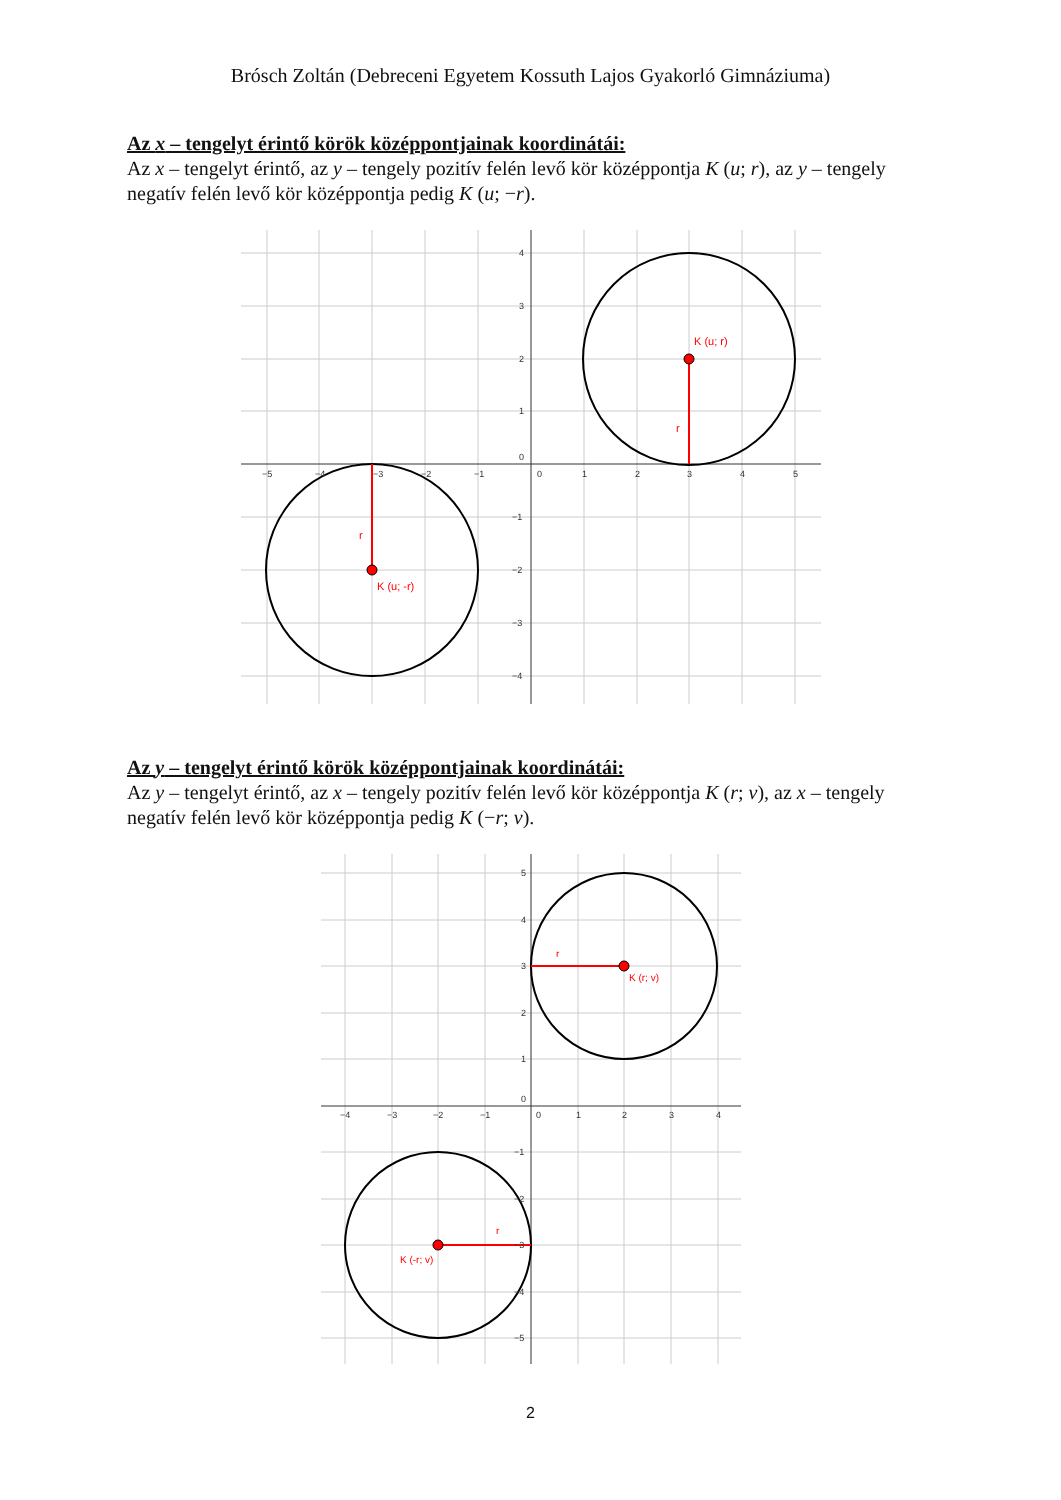Brósch Zoltán (Debreceni Egyetem Kossuth Lajos Gyakorló Gimnáziuma)
Az x – tengelyt érintő körök középpontjainak koordinátái:
Az x – tengelyt érintő, az y – tengely pozitív felén levő kör középpontja K (u; r), az y – tengely negatív felén levő kör középpontja pedig K (u; −r).
K (u; r)
r
K (u; -r)
r
−5
−4
−3
−2
−1
0
1
2
3
4
5
4
3
2
1
0
−1
−2
−3
−4
Az y – tengelyt érintő körök középpontjainak koordinátái:
Az y – tengelyt érintő, az x – tengely pozitív felén levő kör középpontja K (r; v), az x – tengely negatív felén levő kör középpontja pedig K (−r; v).
K (r; v)
r
K (-r; v)
r
−4
−3
−2
−1
0
1
2
3
4
5
4
3
2
1
0
−1
−2
−3
−4
−5
2